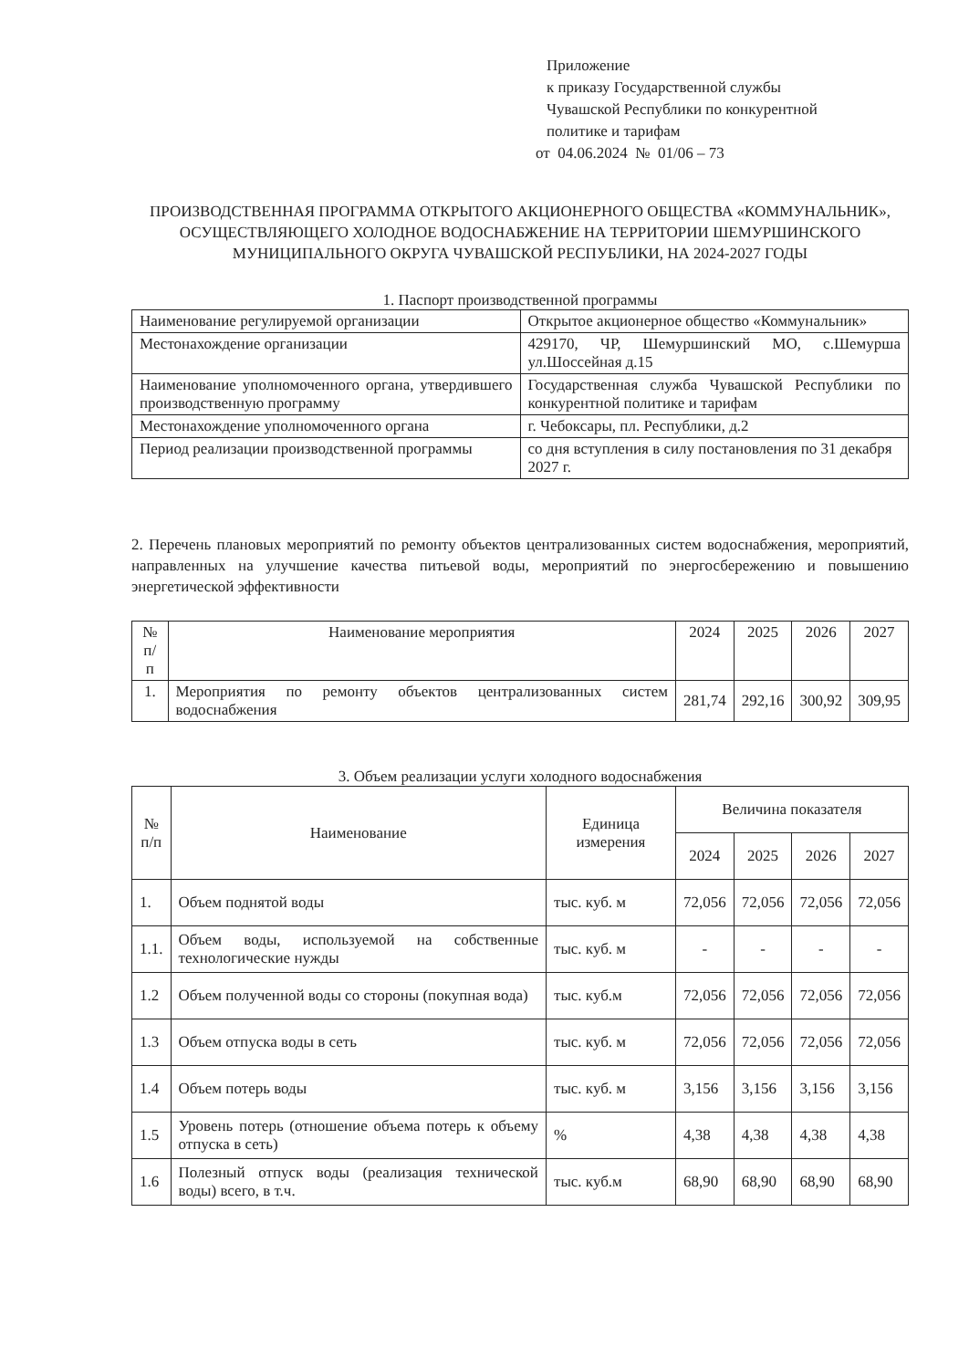Приложение
к приказу Государственной службы
Чувашской Республики по конкурентной
политике и тарифам
от 04.06.2024 № 01/06 – 73
ПРОИЗВОДСТВЕННАЯ ПРОГРАММА ОТКРЫТОГО АКЦИОНЕРНОГО ОБЩЕСТВА «КОММУНАЛЬНИК», ОСУЩЕСТВЛЯЮЩЕГО ХОЛОДНОЕ ВОДОСНАБЖЕНИЕ НА ТЕРРИТОРИИ ШЕМУРШИНСКОГО МУНИЦИПАЛЬНОГО ОКРУГА ЧУВАШСКОЙ РЕСПУБЛИКИ, НА 2024-2027 ГОДЫ
1. Паспорт производственной программы
| Наименование регулируемой организации | Открытое акционерное общество «Коммунальник» |
| Местонахождение организации | 429170, ЧР, Шемуршинский МО, с.Шемурша ул.Шоссейная д.15 |
| Наименование уполномоченного органа, утвердившего производственную программу | Государственная служба Чувашской Республики по конкурентной политике и тарифам |
| Местонахождение уполномоченного органа | г. Чебоксары, пл. Республики, д.2 |
| Период реализации производственной программы | со дня вступления в силу постановления по 31 декабря 2027 г. |
2. Перечень плановых мероприятий по ремонту объектов централизованных систем водоснабжения, мероприятий, направленных на улучшение качества питьевой воды, мероприятий по энергосбережению и повышению энергетической эффективности
| № п/п | Наименование мероприятия | 2024 | 2025 | 2026 | 2027 |
| --- | --- | --- | --- | --- | --- |
| 1. | Мероприятия по ремонту объектов централизованных систем водоснабжения | 281,74 | 292,16 | 300,92 | 309,95 |
3. Объем реализации услуги холодного водоснабжения
| № п/п | Наименование | Единица измерения | Величина показателя | | | |
| | | | 2024 | 2025 | 2026 | 2027 |
| 1. | Объем поднятой воды | тыс. куб. м | 72,056 | 72,056 | 72,056 | 72,056 |
| 1.1. | Объем воды, используемой на собственные технологические нужды | тыс. куб. м | - | - | - | - |
| 1.2 | Объем полученной воды со стороны (покупная вода) | тыс. куб.м | 72,056 | 72,056 | 72,056 | 72,056 |
| 1.3 | Объем отпуска воды в сеть | тыс. куб. м | 72,056 | 72,056 | 72,056 | 72,056 |
| 1.4 | Объем потерь воды | тыс. куб. м | 3,156 | 3,156 | 3,156 | 3,156 |
| 1.5 | Уровень потерь (отношение объема потерь к объему отпуска в сеть) | % | 4,38 | 4,38 | 4,38 | 4,38 |
| 1.6 | Полезный отпуск воды (реализация технической воды) всего, в т.ч. | тыс. куб.м | 68,90 | 68,90 | 68,90 | 68,90 |